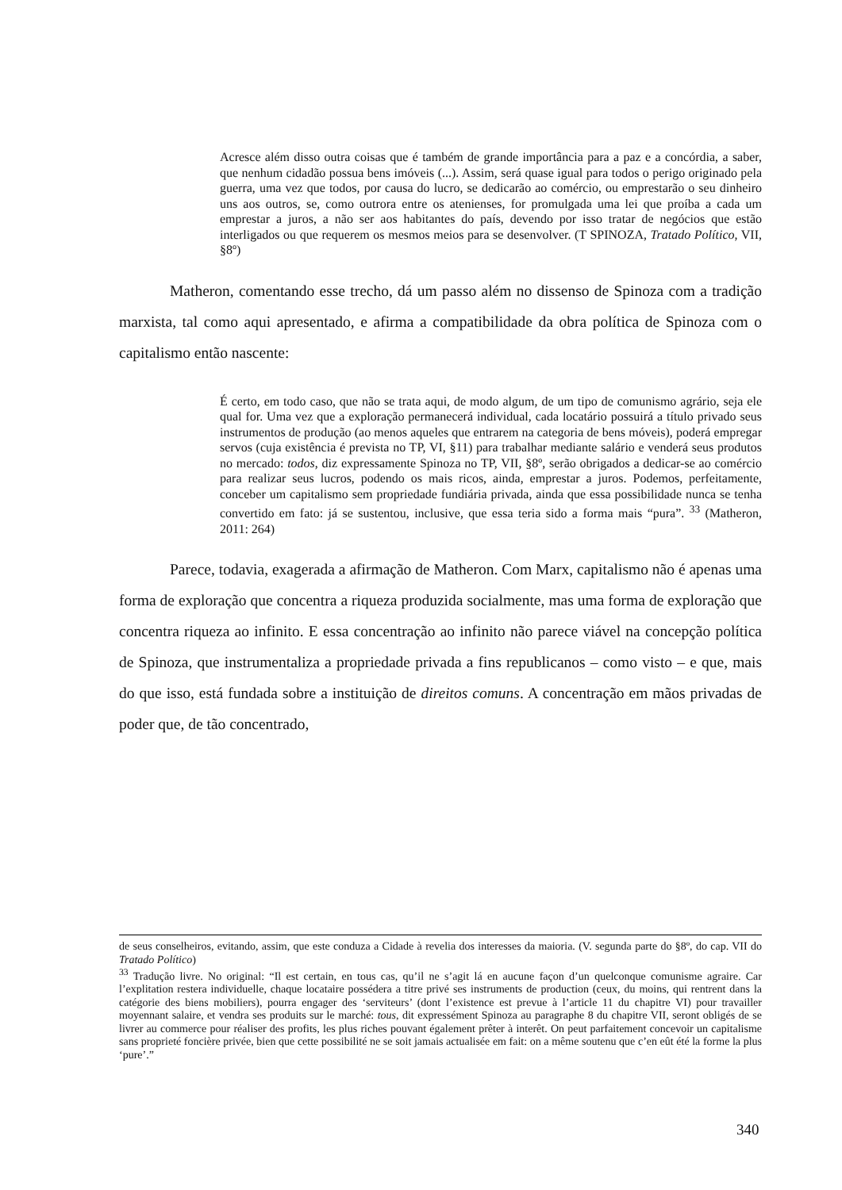Acresce além disso outra coisas que é também de grande importância para a paz e a concórdia, a saber, que nenhum cidadão possua bens imóveis (...). Assim, será quase igual para todos o perigo originado pela guerra, uma vez que todos, por causa do lucro, se dedicarão ao comércio, ou emprestarão o seu dinheiro uns aos outros, se, como outrora entre os atenienses, for promulgada uma lei que proíba a cada um emprestar a juros, a não ser aos habitantes do país, devendo por isso tratar de negócios que estão interligados ou que requerem os mesmos meios para se desenvolver. (T SPINOZA, Tratado Político, VII, §8º)
Matheron, comentando esse trecho, dá um passo além no dissenso de Spinoza com a tradição marxista, tal como aqui apresentado, e afirma a compatibilidade da obra política de Spinoza com o capitalismo então nascente:
É certo, em todo caso, que não se trata aqui, de modo algum, de um tipo de comunismo agrário, seja ele qual for. Uma vez que a exploração permanecerá individual, cada locatário possuirá a título privado seus instrumentos de produção (ao menos aqueles que entrarem na categoria de bens móveis), poderá empregar servos (cuja existência é prevista no TP, VI, §11) para trabalhar mediante salário e venderá seus produtos no mercado: todos, diz expressamente Spinoza no TP, VII, §8º, serão obrigados a dedicar-se ao comércio para realizar seus lucros, podendo os mais ricos, ainda, emprestar a juros. Podemos, perfeitamente, conceber um capitalismo sem propriedade fundiária privada, ainda que essa possibilidade nunca se tenha convertido em fato: já se sustentou, inclusive, que essa teria sido a forma mais “pura”. <sup>33</sup> (Matheron, 2011: 264)
Parece, todavia, exagerada a afirmação de Matheron. Com Marx, capitalismo não é apenas uma forma de exploração que concentra a riqueza produzida socialmente, mas uma forma de exploração que concentra riqueza ao infinito. E essa concentração ao infinito não parece viável na concepção política de Spinoza, que instrumentaliza a propriedade privada a fins republicanos – como visto – e que, mais do que isso, está fundada sobre a instituição de direitos comuns. A concentração em mãos privadas de poder que, de tão concentrado,
de seus conselheiros, evitando, assim, que este conduza a Cidade à revelia dos interesses da maioria. (V. segunda parte do §8º, do cap. VII do Tratado Político)
<sup>33</sup> Tradução livre. No original: “Il est certain, en tous cas, qu’il ne s’agit lá en aucune façon d’un quelconque comunisme agraire. Car l’explitation restera individuelle, chaque locataire possédera a titre privé ses instruments de production (ceux, du moins, qui rentrent dans la catégorie des biens mobiliers), pourra engager des ‘serviteurs’ (dont l’existence est prevue à l’article 11 du chapitre VI) pour travailler moyennant salaire, et vendra ses produits sur le marché: tous, dit expressément Spinoza au paragraphe 8 du chapitre VII, seront obligés de se livrer au commerce pour réaliser des profits, les plus riches pouvant également prêter à interêt. On peut parfaitement concevoir un capitalisme sans proprieté foncière privée, bien que cette possibilité ne se soit jamais actualisée em fait: on a même soutenu que c’en eût été la forme la plus ‘pure’.”
340